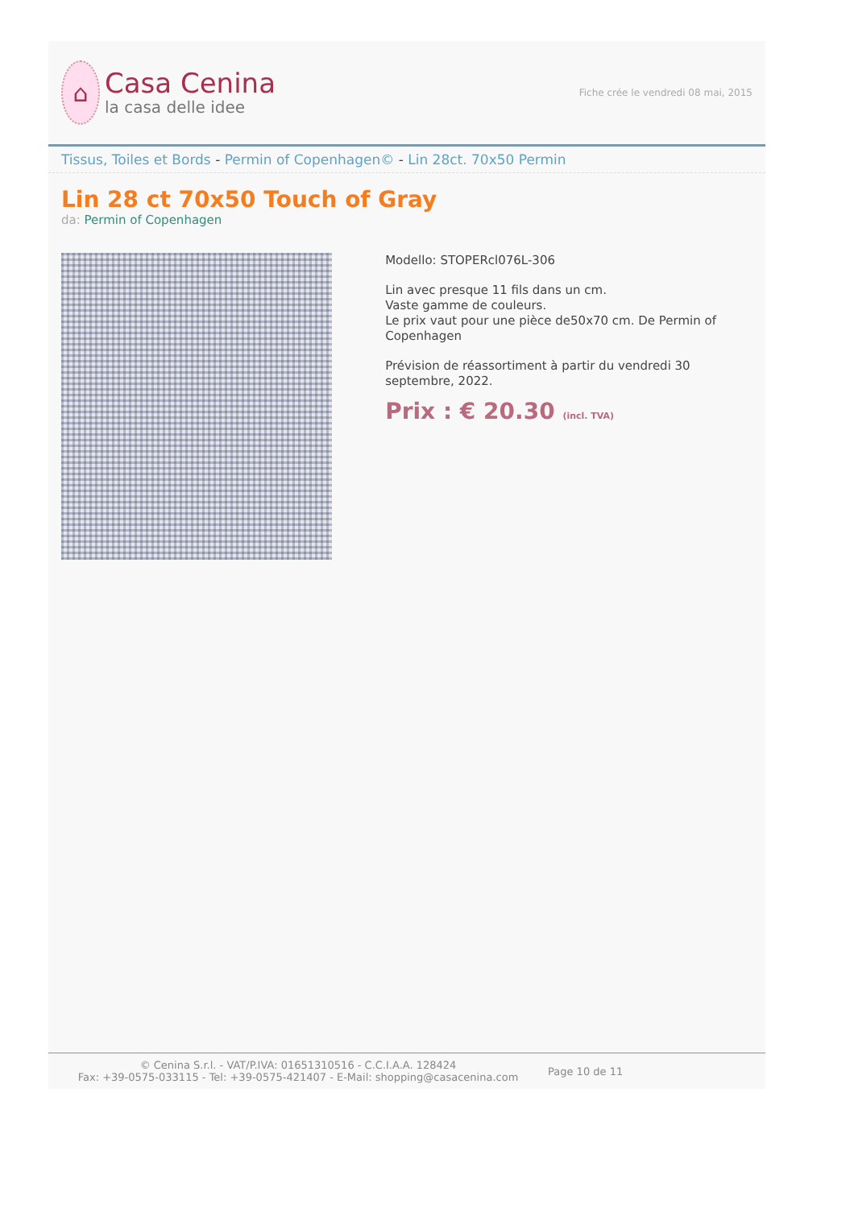⌂
Casa Cenina
la casa delle idee
Fiche crée le vendredi 08 mai, 2015
Tissus, Toiles et Bords - Permin of Copenhagen© - Lin 28ct. 70x50 Permin
Lin 28 ct 70x50 Touch of Gray
da: Permin of Copenhagen
Modello: STOPERcl076L-306
Lin avec presque 11 fils dans un cm.
Vaste gamme de couleurs.
Le prix vaut pour une pièce de50x70 cm. De Permin of Copenhagen
Prévision de réassortiment à partir du vendredi 30 septembre, 2022.
Prix : € 20.30 (incl. TVA)
© Cenina S.r.l. - VAT/P.IVA: 01651310516 - C.C.I.A.A. 128424
Fax: +39-0575-033115 - Tel: +39-0575-421407 - E-Mail: shopping@casacenina.com
Page 10 de 11